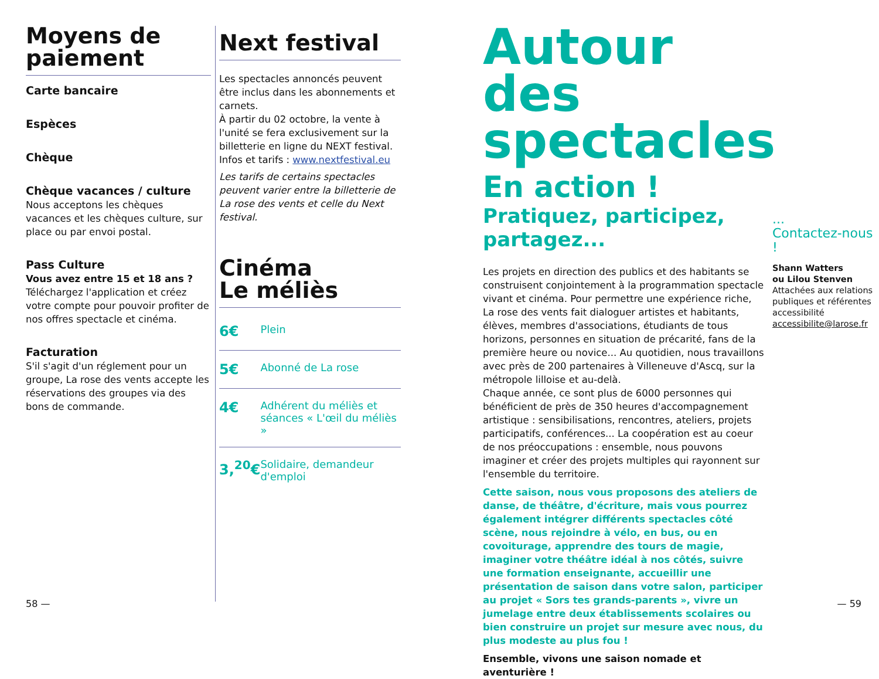Moyens de paiement
Carte bancaire
Espèces
Chèque
Chèque vacances / culture
Nous acceptons les chèques vacances et les chèques culture, sur place ou par envoi postal.
Pass Culture
Vous avez entre 15 et 18 ans ?
Téléchargez l'application et créez votre compte pour pouvoir profiter de nos offres spectacle et cinéma.
Facturation
S'il s'agit d'un réglement pour un groupe, La rose des vents accepte les réservations des groupes via des bons de commande.
Next festival
Les spectacles annoncés peuvent être inclus dans les abonnements et carnets.
À partir du 02 octobre, la vente à l'unité se fera exclusivement sur la billetterie en ligne du NEXT festival.
Infos et tarifs : www.nextfestival.eu
Les tarifs de certains spectacles peuvent varier entre la billetterie de La rose des vents et celle du Next festival.
Cinéma
Le méliès
| 6€ | Plein |
| 5€ | Abonné de La rose |
| 4€ | Adhérent du méliès et séances « L'œil du méliès » |
| 3,<sup>20</sup>€ | Solidaire, demandeur d'emploi |
Autour des spectacles
En action !
Pratiquez, participez, partagez...
Les projets en direction des publics et des habitants se construisent conjointement à la programmation spectacle vivant et cinéma. Pour permettre une expérience riche, La rose des vents fait dialoguer artistes et habitants, élèves, membres d'associations, étudiants de tous horizons, personnes en situation de précarité, fans de la première heure ou novice... Au quotidien, nous travaillons avec près de 200 partenaires à Villeneuve d'Ascq, sur la métropole lilloise et au-delà.
Chaque année, ce sont plus de 6000 personnes qui bénéficient de près de 350 heures d'accompagnement artistique : sensibilisations, rencontres, ateliers, projets participatifs, conférences... La coopération est au coeur de nos préoccupations : ensemble, nous pouvons imaginer et créer des projets multiples qui rayonnent sur l'ensemble du territoire.
Cette saison, nous vous proposons des ateliers de danse, de théâtre, d'écriture, mais vous pourrez également intégrer différents spectacles côté scène, nous rejoindre à vélo, en bus, ou en covoiturage, apprendre des tours de magie, imaginer votre théâtre idéal à nos côtés, suivre une formation enseignante, accueillir une présentation de saison dans votre salon, participer au projet « Sors tes grands-parents », vivre un jumelage entre deux établissements scolaires ou bien construire un projet sur mesure avec nous, du plus modeste au plus fou !
Ensemble, vivons une saison nomade et aventurière !
...
Contactez-nous !
Shann Watters
ou Lilou Stenven
Attachées aux relations publiques et référentes accessibilité
accessibilite@larose.fr
58 — — 59